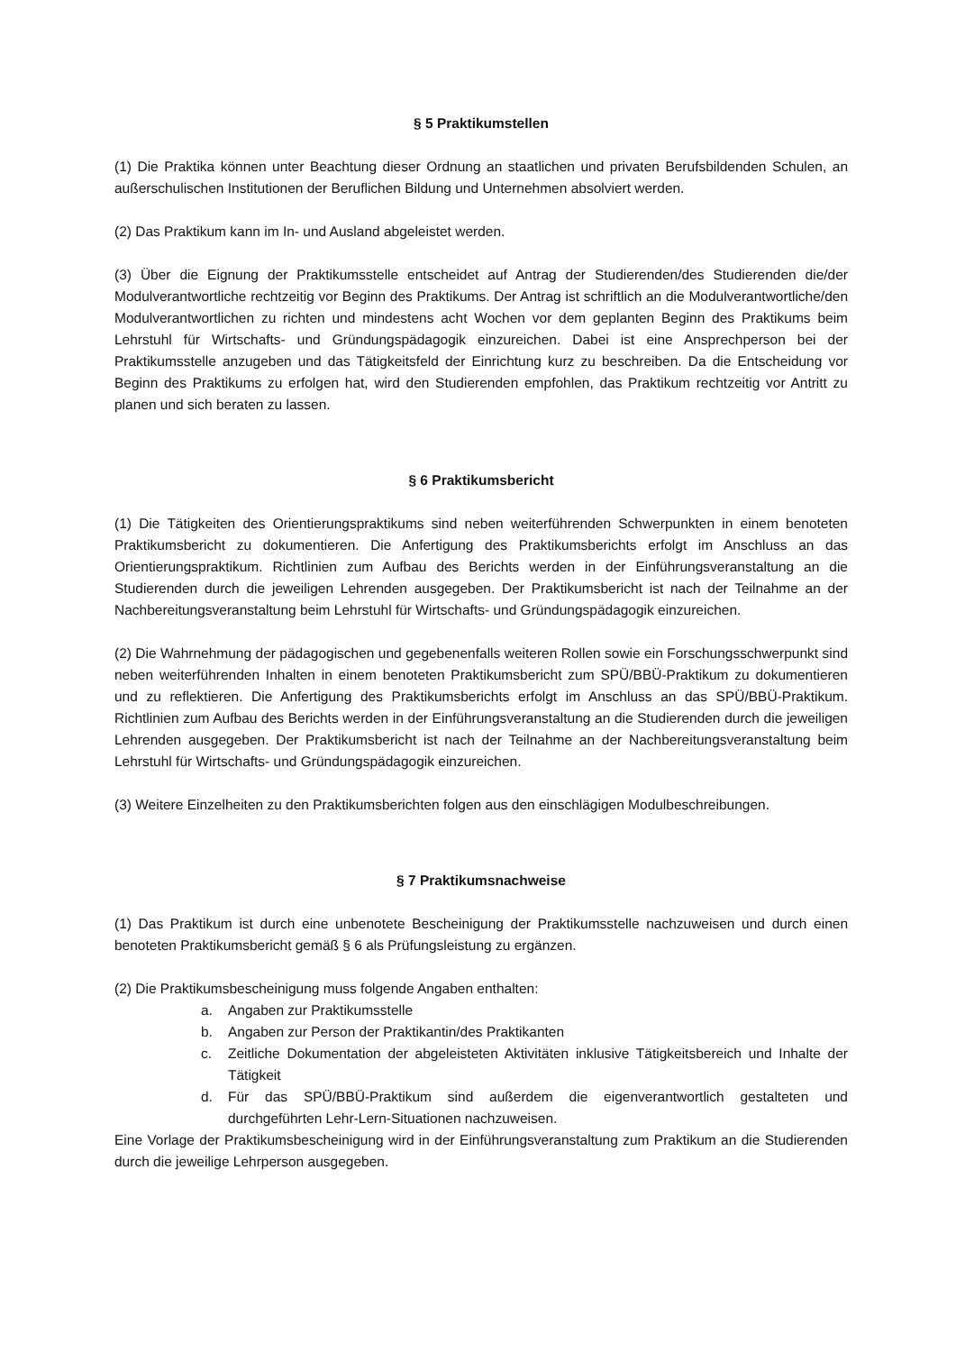§ 5 Praktikumstellen
(1) Die Praktika können unter Beachtung dieser Ordnung an staatlichen und privaten Berufsbildenden Schulen, an außerschulischen Institutionen der Beruflichen Bildung und Unternehmen absolviert werden.
(2) Das Praktikum kann im In- und Ausland abgeleistet werden.
(3) Über die Eignung der Praktikumsstelle entscheidet auf Antrag der Studierenden/des Studierenden die/der Modulverantwortliche rechtzeitig vor Beginn des Praktikums. Der Antrag ist schriftlich an die Modulverantwortliche/den Modulverantwortlichen zu richten und mindestens acht Wochen vor dem geplanten Beginn des Praktikums beim Lehrstuhl für Wirtschafts- und Gründungspädagogik einzureichen. Dabei ist eine Ansprechperson bei der Praktikumsstelle anzugeben und das Tätigkeitsfeld der Einrichtung kurz zu beschreiben. Da die Entscheidung vor Beginn des Praktikums zu erfolgen hat, wird den Studierenden empfohlen, das Praktikum rechtzeitig vor Antritt zu planen und sich beraten zu lassen.
§ 6 Praktikumsbericht
(1) Die Tätigkeiten des Orientierungspraktikums sind neben weiterführenden Schwerpunkten in einem benoteten Praktikumsbericht zu dokumentieren. Die Anfertigung des Praktikumsberichts erfolgt im Anschluss an das Orientierungspraktikum. Richtlinien zum Aufbau des Berichts werden in der Einführungsveranstaltung an die Studierenden durch die jeweiligen Lehrenden ausgegeben. Der Praktikumsbericht ist nach der Teilnahme an der Nachbereitungsveranstaltung beim Lehrstuhl für Wirtschafts- und Gründungspädagogik einzureichen.
(2) Die Wahrnehmung der pädagogischen und gegebenenfalls weiteren Rollen sowie ein Forschungsschwerpunkt sind neben weiterführenden Inhalten in einem benoteten Praktikumsbericht zum SPÜ/BBÜ-Praktikum zu dokumentieren und zu reflektieren. Die Anfertigung des Praktikumsberichts erfolgt im Anschluss an das SPÜ/BBÜ-Praktikum. Richtlinien zum Aufbau des Berichts werden in der Einführungsveranstaltung an die Studierenden durch die jeweiligen Lehrenden ausgegeben. Der Praktikumsbericht ist nach der Teilnahme an der Nachbereitungsveranstaltung beim Lehrstuhl für Wirtschafts- und Gründungspädagogik einzureichen.
(3) Weitere Einzelheiten zu den Praktikumsberichten folgen aus den einschlägigen Modulbeschreibungen.
§ 7 Praktikumsnachweise
(1) Das Praktikum ist durch eine unbenotete Bescheinigung der Praktikumsstelle nachzuweisen und durch einen benoteten Praktikumsbericht gemäß § 6 als Prüfungsleistung zu ergänzen.
(2) Die Praktikumsbescheinigung muss folgende Angaben enthalten:
a. Angaben zur Praktikumsstelle
b. Angaben zur Person der Praktikantin/des Praktikanten
c. Zeitliche Dokumentation der abgeleisteten Aktivitäten inklusive Tätigkeitsbereich und Inhalte der Tätigkeit
d. Für das SPÜ/BBÜ-Praktikum sind außerdem die eigenverantwortlich gestalteten und durchgeführten Lehr-Lern-Situationen nachzuweisen.
Eine Vorlage der Praktikumsbescheinigung wird in der Einführungsveranstaltung zum Praktikum an die Studierenden durch die jeweilige Lehrperson ausgegeben.